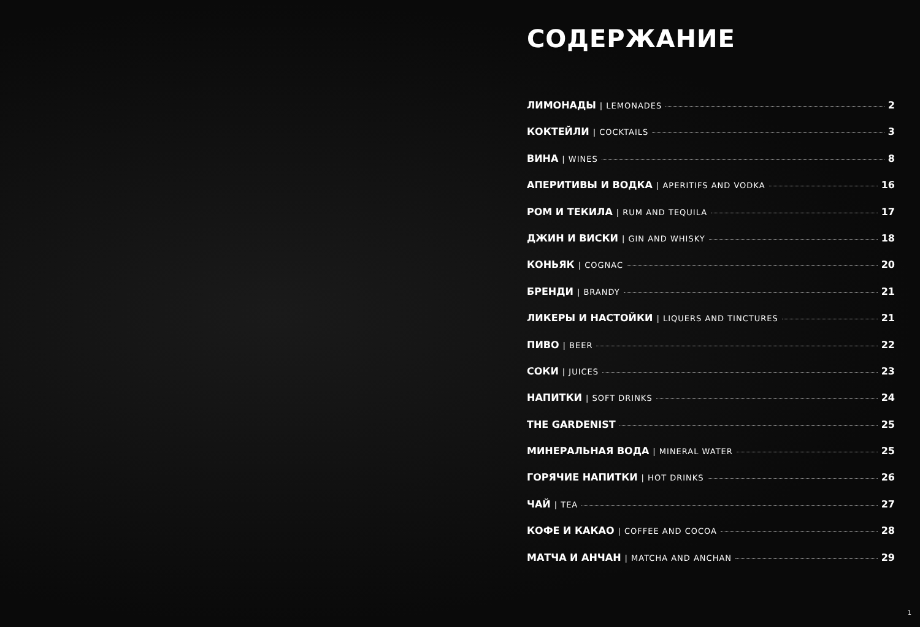СОДЕРЖАНИЕ
ЛИМОНАДЫ | LEMONADES 2
КОКТЕЙЛИ | COCKTAILS 3
ВИНА | WINES 8
АПЕРИТИВЫ И ВОДКА | APERITIFS AND VODKA 16
РОМ И ТЕКИЛА | RUM AND TEQUILA 17
ДЖИН И ВИСКИ | GIN AND WHISKY 18
КОНЬЯК | COGNAC 20
БРЕНДИ | BRANDY 21
ЛИКЕРЫ И НАСТОЙКИ | LIQUERS AND TINCTURES 21
ПИВО | BEER 22
СОКИ | JUICES 23
НАПИТКИ | SOFT DRINKS 24
THE GARDENIST 25
МИНЕРАЛЬНАЯ ВОДА | MINERAL WATER 25
ГОРЯЧИЕ НАПИТКИ | HOT DRINKS 26
ЧАЙ | TEA 27
КОФЕ И КАКАО | COFFEE AND COCOA 28
МАТЧА И АНЧАН | MATCHA AND ANCHAN 29
1